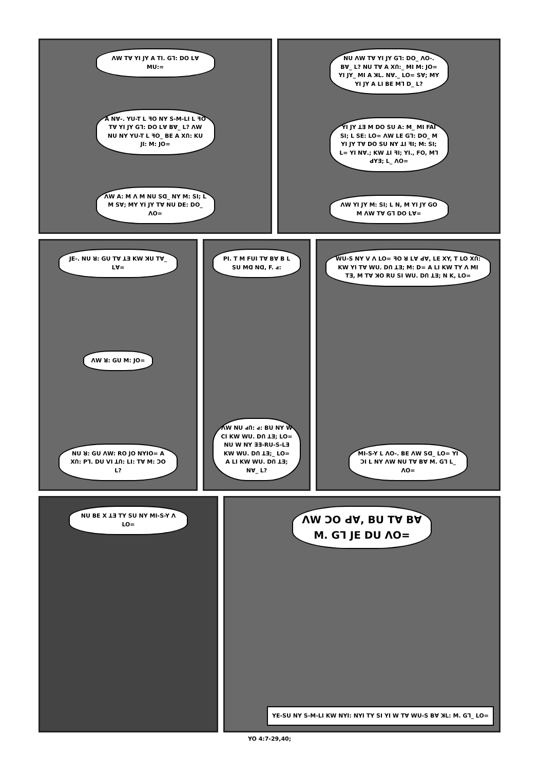ɅW TⱯ YI JY A TI. GꞀ: DO LⱯ MU:=
A NⱯ-. YU-T L ꟻO NY S-M-LI L ꟻO TⱯ YI JY GꞀ: DO LⱯ BⱯ_ L? ɅW NU NY YU-T L ꟻO_ BE A XՈ: KU JI: M: JO=
ɅW A: M Ʌ M NU Sᗡ_ NY M: SI; L M SⱯ; MY YI JY TⱯ NU DE: DO_ ɅO=
NU ɅW TⱯ YI JY GꞀ: DO_ ɅO-. BⱯ_ L? NU TⱯ A XՈ:_ MI M: JO= YI JY_ MI A ꓘL. NⱯ._ LO= SⱯ; MY YI JY A LI BE MꞀ D_ L?
YI JY ꓕƎ M DO SU A: M_ MI FAI SI; L SE: LO= ɅW LE GꞀ: DO_ M YI JY TⱯ DO SU NY ꓕI ꟻI; M: SI; L= YI NⱯ.; KW ꓕI ꟻI; YI., FO, MꞀ ԀYƎ; L_ ɅO=
ɅW YI JY M: SI; L N, M YI JY GO M ɅW TⱯ GꞀ DO LⱯ=
JE-. NU ꓤ: GU TⱯ ꓕƎ KW ꓘU TⱯ_ LⱯ=
ɅW ꓤ: GU M: JO=
NU ꓤ: GU ɅW: RO JO NYIO= A XՈ: PꞀ. DU VI ꓕՈ: LI: TⱯ M: ƆO L?
PI. T M FUI TⱯ BⱯ B L SU Mᗡ Nᗡ, F. ԁ:
ɅW NU ԁՈ: ԁ: BU NY W CI KW WU. DՈ ꓕƎ; LO= NU W NY ꓱƎ-RU-S-LƎ KW WU. DՈ ꓕƎ;_ LO= A LI KW WU. DՈ ꓕƎ; NⱯ_ L?
WU-S NY V Ʌ LO= ꟻO ꓤ LⱯ ԀⱯ, LE XY, T LO XՈ: KW YI TⱯ WU. DՈ ꓕƎ; M: D= A LI KW TY Ʌ MI TƎ, M TⱯ ꓘO RU SI WU. DՈ ꓕƎ; N K, LO=
MI-S-Y L ɅO-. BE ɅW Sᗡ_ LO= YI ƆI L NY ɅW NU TⱯ BⱯ M. GꞀ L_ ɅO=
NU BE X ꓕƎ TY SU NY MI-S-Y Ʌ LO=
ɅW ƆO ԀⱯ, BU TⱯ BⱯ M. GꞀ JE DU ɅO=
YE-SU NY S-M-LI KW NYI: NYI TY SI YI W TⱯ WU-S BⱯ ꓘL: M. GꞀ_ LO=
YO 4:7-29,40;